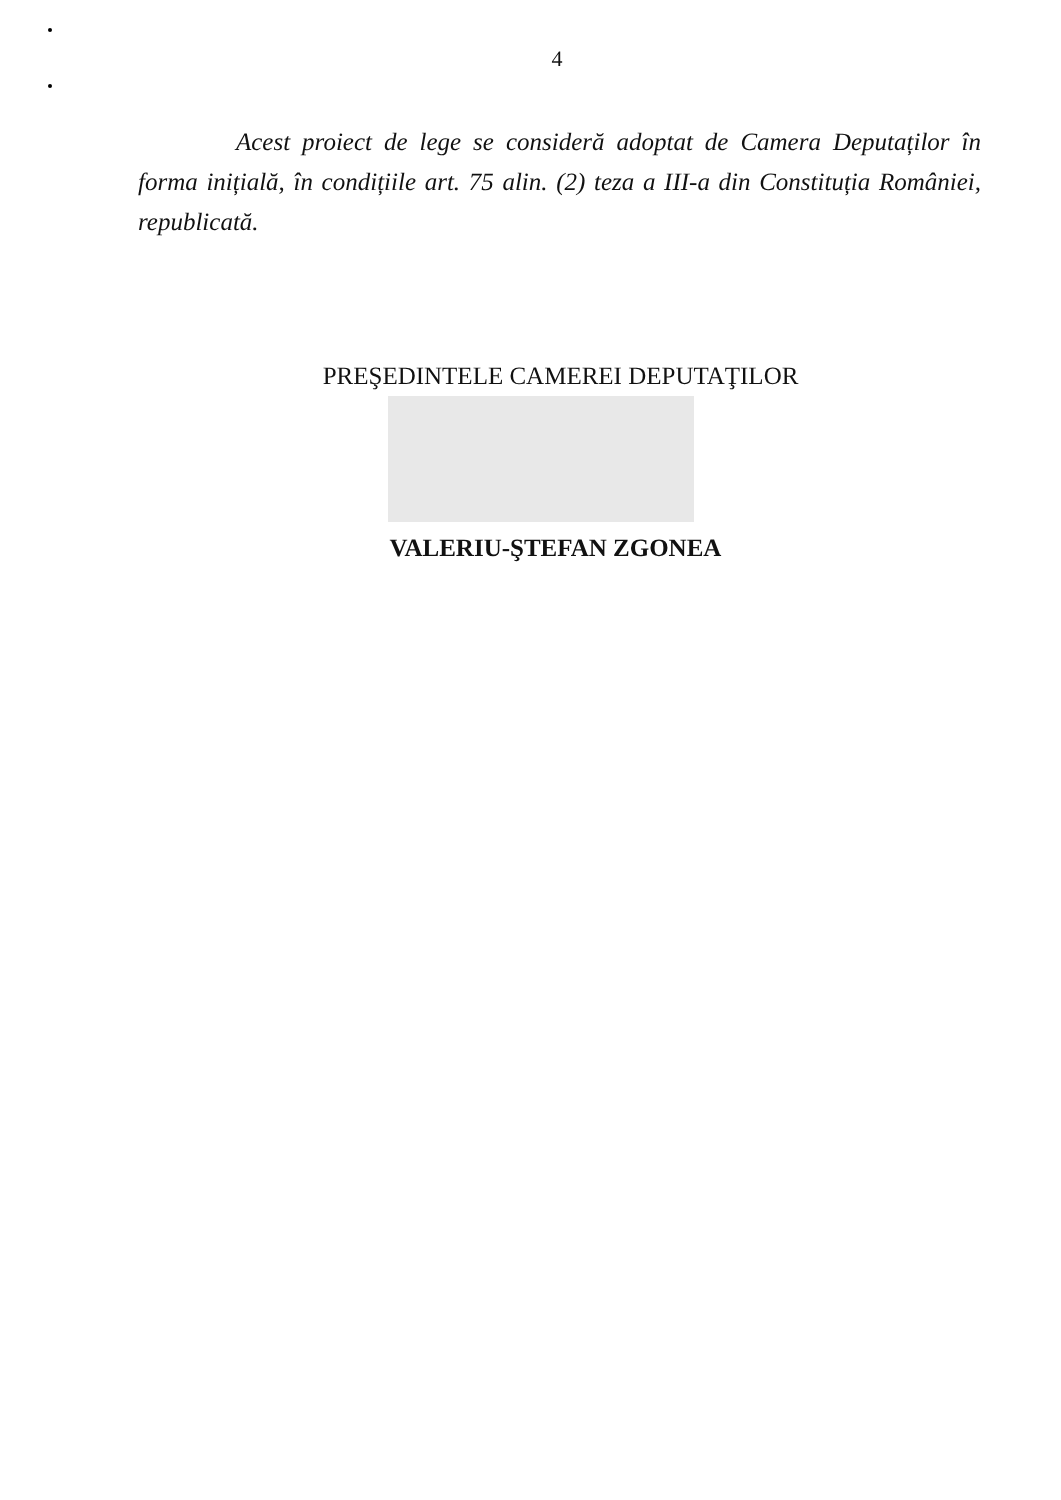4
Acest proiect de lege se consideră adoptat de Camera Deputaților în forma inițială, în condițiile art. 75 alin. (2) teza a III-a din Constituția României, republicată.
PREŞEDINTELE CAMEREI DEPUTAŢILOR
VALERIU-ŞTEFAN ZGONEA